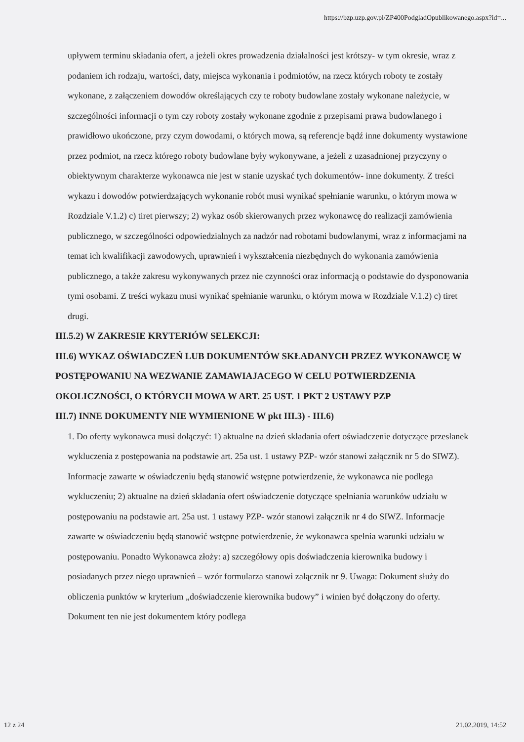https://bzp.uzp.gov.pl/ZP400PodgladOpublikowanego.aspx?id=...
upływem terminu składania ofert, a jeżeli okres prowadzenia działalności jest krótszy- w tym okresie, wraz z podaniem ich rodzaju, wartości, daty, miejsca wykonania i podmiotów, na rzecz których roboty te zostały wykonane, z załączeniem dowodów określających czy te roboty budowlane zostały wykonane należycie, w szczególności informacji o tym czy roboty zostały wykonane zgodnie z przepisami prawa budowlanego i prawidłowo ukończone, przy czym dowodami, o których mowa, są referencje bądź inne dokumenty wystawione przez podmiot, na rzecz którego roboty budowlane były wykonywane, a jeżeli z uzasadnionej przyczyny o obiektywnym charakterze wykonawca nie jest w stanie uzyskać tych dokumentów- inne dokumenty. Z treści wykazu i dowodów potwierdzających wykonanie robót musi wynikać spełnianie warunku, o którym mowa w Rozdziale V.1.2) c) tiret pierwszy; 2) wykaz osób skierowanych przez wykonawcę do realizacji zamówienia publicznego, w szczególności odpowiedzialnych za nadzór nad robotami budowlanymi, wraz z informacjami na temat ich kwalifikacji zawodowych, uprawnień i wykształcenia niezbędnych do wykonania zamówienia publicznego, a także zakresu wykonywanych przez nie czynności oraz informacją o podstawie do dysponowania tymi osobami. Z treści wykazu musi wynikać spełnianie warunku, o którym mowa w Rozdziale V.1.2) c) tiret drugi.
III.5.2) W ZAKRESIE KRYTERIÓW SELEKCJI:
III.6) WYKAZ OŚWIADCZEŃ LUB DOKUMENTÓW SKŁADANYCH PRZEZ WYKONAWCĘ W POSTĘPOWANIU NA WEZWANIE ZAMAWIAJACEGO W CELU POTWIERDZENIA OKOLICZNOŚCI, O KTÓRYCH MOWA W ART. 25 UST. 1 PKT 2 USTAWY PZP
III.7) INNE DOKUMENTY NIE WYMIENIONE W pkt III.3) - III.6)
1. Do oferty wykonawca musi dołączyć: 1) aktualne na dzień składania ofert oświadczenie dotyczące przesłanek wykluczenia z postępowania na podstawie art. 25a ust. 1 ustawy PZP- wzór stanowi załącznik nr 5 do SIWZ). Informacje zawarte w oświadczeniu będą stanowić wstępne potwierdzenie, że wykonawca nie podlega wykluczeniu; 2) aktualne na dzień składania ofert oświadczenie dotyczące spełniania warunków udziału w postępowaniu na podstawie art. 25a ust. 1 ustawy PZP- wzór stanowi załącznik nr 4 do SIWZ. Informacje zawarte w oświadczeniu będą stanowić wstępne potwierdzenie, że wykonawca spełnia warunki udziału w postępowaniu. Ponadto Wykonawca złoży: a) szczegółowy opis doświadczenia kierownika budowy i posiadanych przez niego uprawnień – wzór formularza stanowi załącznik nr 9. Uwaga: Dokument służy do obliczenia punktów w kryterium „doświadczenie kierownika budowy” i winien być dołączony do oferty. Dokument ten nie jest dokumentem który podlega
12 z 24 21.02.2019, 14:52